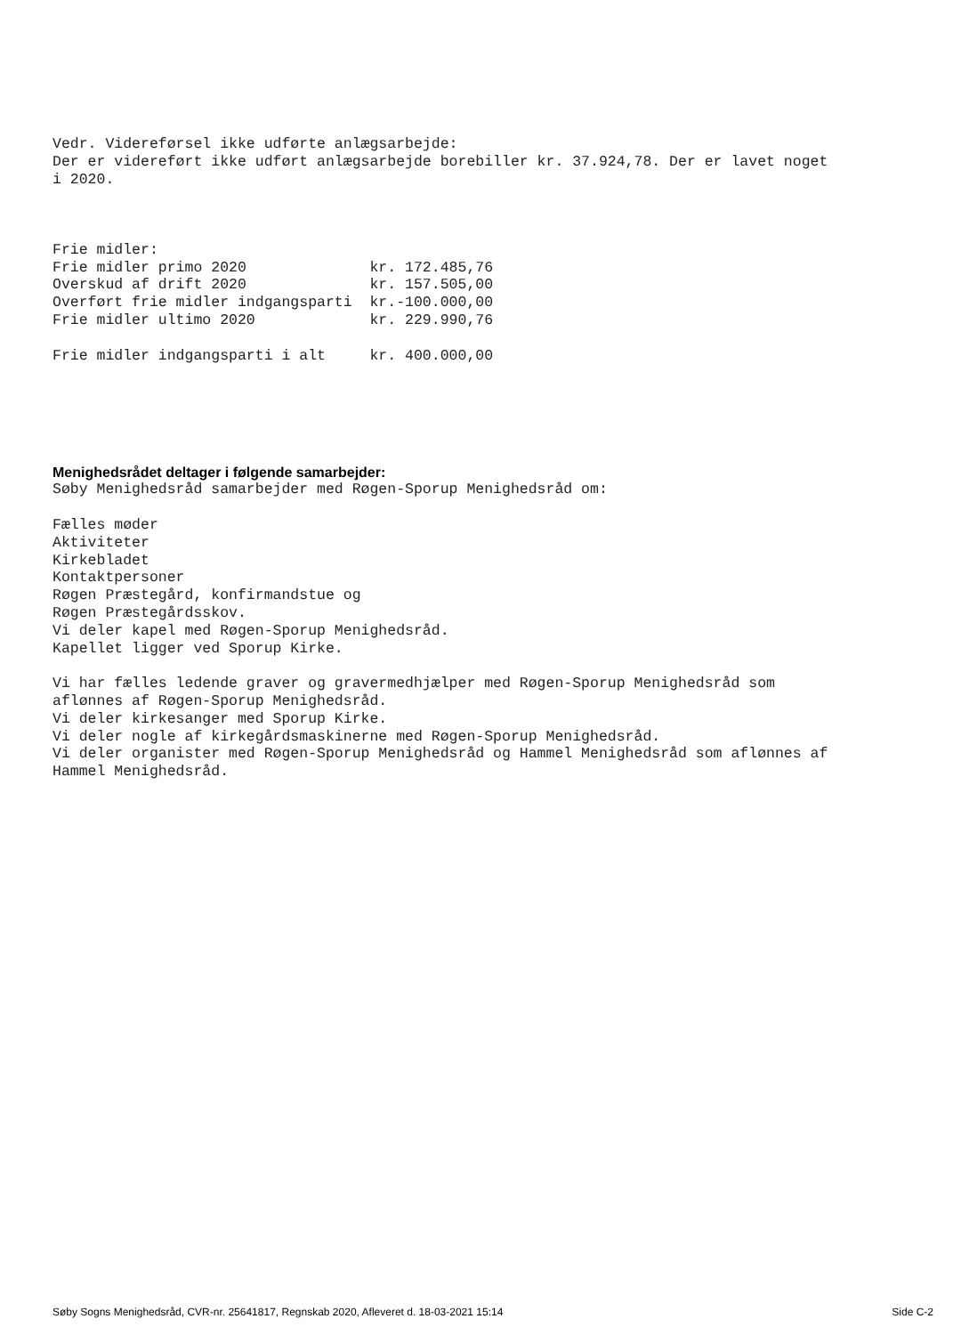Vedr. Videreførsel ikke udførte anlægsarbejde:
Der er videreført ikke udført anlægsarbejde borebiller kr. 37.924,78. Der er lavet noget
i 2020.



Frie midler:
Frie midler primo 2020              kr. 172.485,76
Overskud af drift 2020              kr. 157.505,00
Overført frie midler indgangsparti  kr.-100.000,00
Frie midler ultimo 2020             kr. 229.990,76

Frie midler indgangsparti i alt     kr. 400.000,00
Menighedsrådet deltager i følgende samarbejder:
Søby Menighedsråd samarbejder med Røgen-Sporup Menighedsråd om:

Fælles møder
Aktiviteter
Kirkebladet
Kontaktpersoner
Røgen Præstegård, konfirmandstue og
Røgen Præstegårdsskov.
Vi deler kapel med Røgen-Sporup Menighedsråd.
Kapellet ligger ved Sporup Kirke.

Vi har fælles ledende graver og gravermedhjælper med Røgen-Sporup Menighedsråd som
aflønnes af Røgen-Sporup Menighedsråd.
Vi deler kirkesanger med Sporup Kirke.
Vi deler nogle af kirkegårdsmaskinerne med Røgen-Sporup Menighedsråd.
Vi deler organister med Røgen-Sporup Menighedsråd og Hammel Menighedsråd som aflønnes af
Hammel Menighedsråd.
Søby Sogns Menighedsråd, CVR-nr. 25641817, Regnskab 2020, Afleveret d. 18-03-2021 15:14 Side C-2